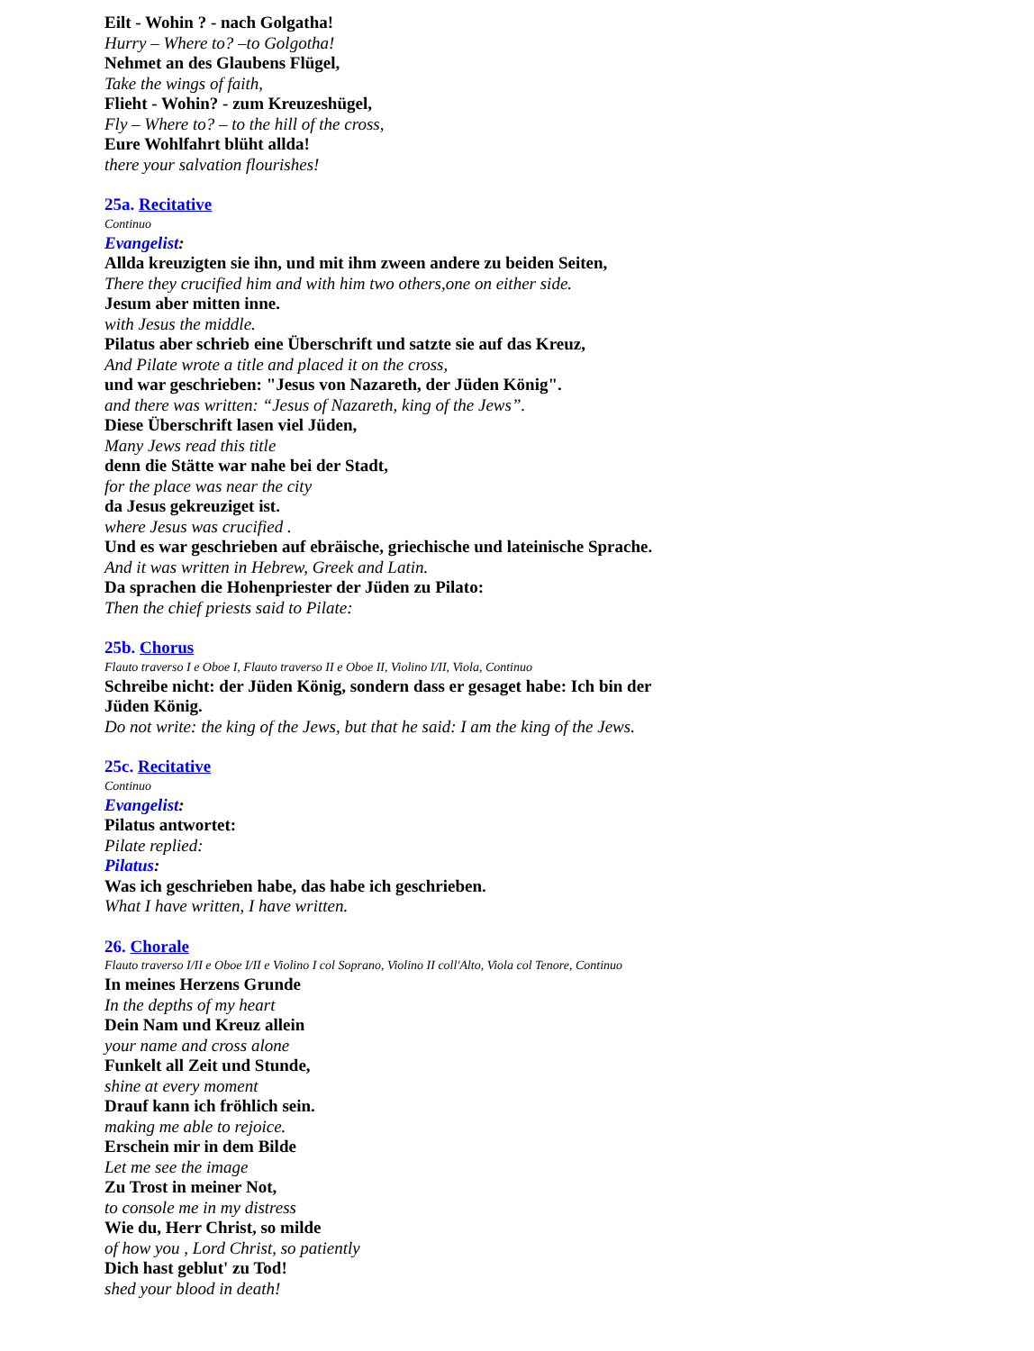Eilt - Wohin ? - nach Golgatha!
Hurry – Where to? –to Golgotha!
Nehmet an des Glaubens Flügel,
Take the wings of faith,
Flieht - Wohin? - zum Kreuzeshügel,
Fly – Where to? – to the hill of the cross,
Eure Wohlfahrt blüht allda!
there your salvation flourishes!
25a. Recitative
Continuo
Evangelist:
Allda kreuzigten sie ihn, und mit ihm zween andere zu beiden Seiten,
There they crucified him and with him two others,one on either side.
Jesum aber mitten inne.
with Jesus the middle.
Pilatus aber schrieb eine Überschrift und satzte sie auf das Kreuz,
And Pilate wrote a title and placed it on the cross,
und war geschrieben: "Jesus von Nazareth, der Jüden König".
and there was written: “Jesus of Nazareth, king of the Jews”.
Diese Überschrift lasen viel Jüden,
Many Jews read this title
denn die Stätte war nahe bei der Stadt,
for the place was near the city
da Jesus gekreuziget ist.
where Jesus was crucified .
Und es war geschrieben auf ebräische, griechische und lateinische Sprache.
And it was written in Hebrew, Greek and Latin.
Da sprachen die Hohenpriester der Jüden zu Pilato:
Then the chief priests said to Pilate:
25b. Chorus
Flauto traverso I e Oboe I, Flauto traverso II e Oboe II, Violino I/II, Viola, Continuo
Schreibe nicht: der Jüden König, sondern dass er gesaget habe: Ich bin der Jüden König.
Do not write: the king of the Jews, but that he said: I am the king of the Jews.
25c. Recitative
Continuo
Evangelist:
Pilatus antwortet:
Pilate replied:
Pilatus:
Was ich geschrieben habe, das habe ich geschrieben.
What I have written, I have written.
26. Chorale
Flauto traverso I/II e Oboe I/II e Violino I col Soprano, Violino II coll'Alto, Viola col Tenore, Continuo
In meines Herzens Grunde
In the depths of my heart
Dein Nam und Kreuz allein
your name and cross alone
Funkelt all Zeit und Stunde,
shine at every moment
Drauf kann ich fröhlich sein.
making me able to rejoice.
Erschein mir in dem Bilde
Let me see the image
Zu Trost in meiner Not,
to console me in my distress
Wie du, Herr Christ, so milde
of how you , Lord Christ, so patiently
Dich hast geblut' zu Tod!
shed your blood in death!